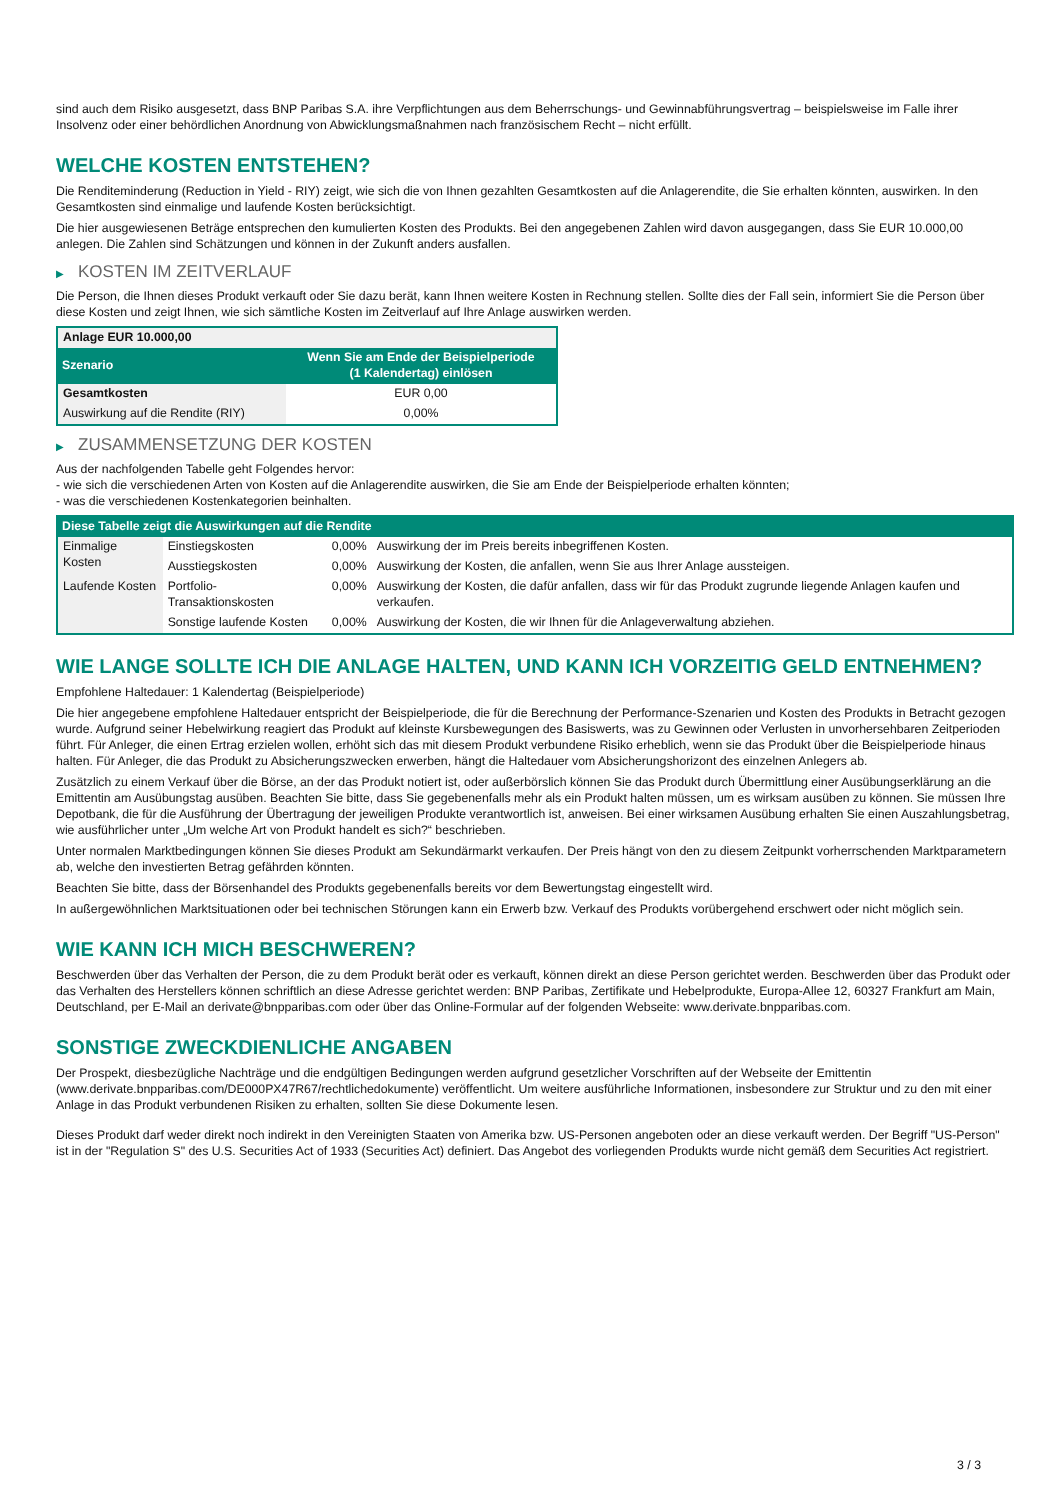sind auch dem Risiko ausgesetzt, dass BNP Paribas S.A. ihre Verpflichtungen aus dem Beherrschungs- und Gewinnabführungsvertrag – beispielsweise im Falle ihrer Insolvenz oder einer behördlichen Anordnung von Abwicklungsmaßnahmen nach französischem Recht – nicht erfüllt.
WELCHE KOSTEN ENTSTEHEN?
Die Renditeminderung (Reduction in Yield - RIY) zeigt, wie sich die von Ihnen gezahlten Gesamtkosten auf die Anlagerendite, die Sie erhalten könnten, auswirken. In den Gesamtkosten sind einmalige und laufende Kosten berücksichtigt.
Die hier ausgewiesenen Beträge entsprechen den kumulierten Kosten des Produkts. Bei den angegebenen Zahlen wird davon ausgegangen, dass Sie EUR 10.000,00 anlegen. Die Zahlen sind Schätzungen und können in der Zukunft anders ausfallen.
▶ KOSTEN IM ZEITVERLAUF
Die Person, die Ihnen dieses Produkt verkauft oder Sie dazu berät, kann Ihnen weitere Kosten in Rechnung stellen. Sollte dies der Fall sein, informiert Sie die Person über diese Kosten und zeigt Ihnen, wie sich sämtliche Kosten im Zeitverlauf auf Ihre Anlage auswirken werden.
| Anlage EUR 10.000,00 | |
| Szenario | Wenn Sie am Ende der Beispielperiode (1 Kalendertag) einlösen |
| Gesamtkosten | EUR 0,00 |
| Auswirkung auf die Rendite (RIY) | 0,00% |
▶ ZUSAMMENSETZUNG DER KOSTEN
Aus der nachfolgenden Tabelle geht Folgendes hervor:
- wie sich die verschiedenen Arten von Kosten auf die Anlagerendite auswirken, die Sie am Ende der Beispielperiode erhalten könnten;
- was die verschiedenen Kostenkategorien beinhalten.
| Diese Tabelle zeigt die Auswirkungen auf die Rendite | | | |
| --- | --- | --- | --- |
| Einmalige Kosten | Einstiegskosten | 0,00% | Auswirkung der im Preis bereits inbegriffenen Kosten. |
| | Ausstiegskosten | 0,00% | Auswirkung der Kosten, die anfallen, wenn Sie aus Ihrer Anlage aussteigen. |
| Laufende Kosten | Portfolio-Transaktionskosten | 0,00% | Auswirkung der Kosten, die dafür anfallen, dass wir für das Produkt zugrunde liegende Anlagen kaufen und verkaufen. |
| | Sonstige laufende Kosten | 0,00% | Auswirkung der Kosten, die wir Ihnen für die Anlageverwaltung abziehen. |
WIE LANGE SOLLTE ICH DIE ANLAGE HALTEN, UND KANN ICH VORZEITIG GELD ENTNEHMEN?
Empfohlene Haltedauer: 1 Kalendertag (Beispielperiode)
Die hier angegebene empfohlene Haltedauer entspricht der Beispielperiode, die für die Berechnung der Performance-Szenarien und Kosten des Produkts in Betracht gezogen wurde. Aufgrund seiner Hebelwirkung reagiert das Produkt auf kleinste Kursbewegungen des Basiswerts, was zu Gewinnen oder Verlusten in unvorhersehbaren Zeitperioden führt. Für Anleger, die einen Ertrag erzielen wollen, erhöht sich das mit diesem Produkt verbundene Risiko erheblich, wenn sie das Produkt über die Beispielperiode hinaus halten. Für Anleger, die das Produkt zu Absicherungszwecken erwerben, hängt die Haltedauer vom Absicherungshorizont des einzelnen Anlegers ab.
Zusätzlich zu einem Verkauf über die Börse, an der das Produkt notiert ist, oder außerbörslich können Sie das Produkt durch Übermittlung einer Ausübungserklärung an die Emittentin am Ausübungstag ausüben. Beachten Sie bitte, dass Sie gegebenenfalls mehr als ein Produkt halten müssen, um es wirksam ausüben zu können. Sie müssen Ihre Depotbank, die für die Ausführung der Übertragung der jeweiligen Produkte verantwortlich ist, anweisen. Bei einer wirksamen Ausübung erhalten Sie einen Auszahlungsbetrag, wie ausführlicher unter „Um welche Art von Produkt handelt es sich?“ beschrieben.
Unter normalen Marktbedingungen können Sie dieses Produkt am Sekundärmarkt verkaufen. Der Preis hängt von den zu diesem Zeitpunkt vorherrschenden Marktparametern ab, welche den investierten Betrag gefährden könnten.
Beachten Sie bitte, dass der Börsenhandel des Produkts gegebenenfalls bereits vor dem Bewertungstag eingestellt wird.
In außergewöhnlichen Marktsituationen oder bei technischen Störungen kann ein Erwerb bzw. Verkauf des Produkts vorübergehend erschwert oder nicht möglich sein.
WIE KANN ICH MICH BESCHWEREN?
Beschwerden über das Verhalten der Person, die zu dem Produkt berät oder es verkauft, können direkt an diese Person gerichtet werden. Beschwerden über das Produkt oder das Verhalten des Herstellers können schriftlich an diese Adresse gerichtet werden: BNP Paribas, Zertifikate und Hebelprodukte, Europa-Allee 12, 60327 Frankfurt am Main, Deutschland, per E-Mail an derivate@bnpparibas.com oder über das Online-Formular auf der folgenden Webseite: www.derivate.bnpparibas.com.
SONSTIGE ZWECKDIENLICHE ANGABEN
Der Prospekt, diesbezügliche Nachträge und die endgültigen Bedingungen werden aufgrund gesetzlicher Vorschriften auf der Webseite der Emittentin (www.derivate.bnpparibas.com/DE000PX47R67/rechtlichedokumente) veröffentlicht. Um weitere ausführliche Informationen, insbesondere zur Struktur und zu den mit einer Anlage in das Produkt verbundenen Risiken zu erhalten, sollten Sie diese Dokumente lesen.
Dieses Produkt darf weder direkt noch indirekt in den Vereinigten Staaten von Amerika bzw. US-Personen angeboten oder an diese verkauft werden. Der Begriff "US-Person" ist in der "Regulation S" des U.S. Securities Act of 1933 (Securities Act) definiert. Das Angebot des vorliegenden Produkts wurde nicht gemäß dem Securities Act registriert.
3 / 3